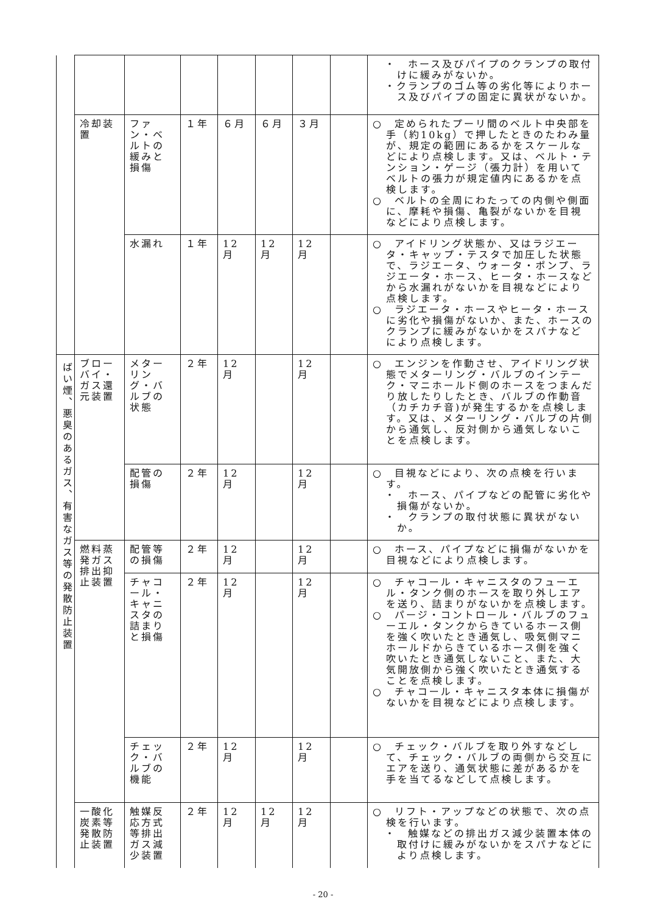| | | | | | | | | ・ ホース及びパイプのクランプの取付けに緩みがないか。 ・クランプのゴム等の劣化等によりホース及びパイプの固定に異状がないか。 |
| | 冷却装置 | ファン・ベルトの緩みと損傷 | １年 | ６月 | ６月 | ３月 | | ○ 定められたプーリ間のベルト中央部を手（約10kg）で押したときのたわみ量が、規定の範囲にあるかをスケールなどにより点検します。又は、ベルト・テンション・ゲージ（張力計）を用いてベルトの張力が規定値内にあるかを点検します。 ○ ベルトの全周にわたっての内側や側面に、摩耗や損傷、亀裂がないかを目視などにより点検します。 |
| | | 水漏れ | １年 | 12月 | 12月 | 12月 | | ○ アイドリング状態か、又はラジエータ・キャップ・テスタで加圧した状態で、ラジエータ、ウォータ・ポンプ、ラジエータ・ホース、ヒータ・ホースなどから水漏れがないかを目視などにより点検します。 ○ ラジエータ・ホースやヒータ・ホースに劣化や損傷がないか、また、ホースのクランプに緩みがないかをスパナなどにより点検します。 |
| ばい煙、悪臭のあるガス、有害なガス等の発散防止装置 | ブローバイ・ガス還元装置 | メターリング・バルブの状態 | ２年 | 12月 | | 12月 | | ○ エンジンを作動させ、アイドリング状態でメターリング・バルブのインテーク・マニホールド側のホースをつまんだり放したりしたとき、バルブの作動音（カチカチ音)が発生するかを点検します。又は、メターリング・バルブの片側から通気し、反対側から通気しないことを点検します。 |
| | | 配管の損傷 | ２年 | 12月 | | 12月 | | ○ 目視などにより、次の点検を行います。 ・ ホース、パイプなどの配管に劣化や損傷がないか。 ・ クランプの取付状態に異状がないか。 |
| | 燃料蒸発ガス排出抑止装置 | 配管等の損傷 | ２年 | 12月 | | 12月 | | ○ ホース、パイプなどに損傷がないかを目視などにより点検します。 |
| | | チャコール・キャニスタの詰まりと損傷 | ２年 | 12月 | | 12月 | | ○ チャコール・キャニスタのフューエル・タンク側のホースを取り外しエアを送り、詰まりがないかを点検します。 ○ パージ・コントロール・バルブのフューエル・タンクからきているホース側を強く吹いたとき通気し、吸気側マニホールドからきているホース側を強く吹いたとき通気しないこと、また、大気開放側から強く吹いたとき通気することを点検します。 ○ チャコール・キャニスタ本体に損傷がないかを目視などにより点検します。 |
| | | チェック・バルブの機能 | ２年 | 12月 | | 12月 | | ○ チェック・バルブを取り外すなどして、チェック・バルブの両側から交互にエアを送り、通気状態に差があるかを手を当てるなどして点検します。 |
| | 一酸化炭素等発散防止装置 | 触媒反応方式等排出ガス減少装置 | ２年 | 12月 | 12月 | 12月 | | ○ リフト・アップなどの状態で、次の点検を行います。 ・ 触媒などの排出ガス減少装置本体の取付けに緩みがないかをスパナなどにより点検します。 |
- 20 -